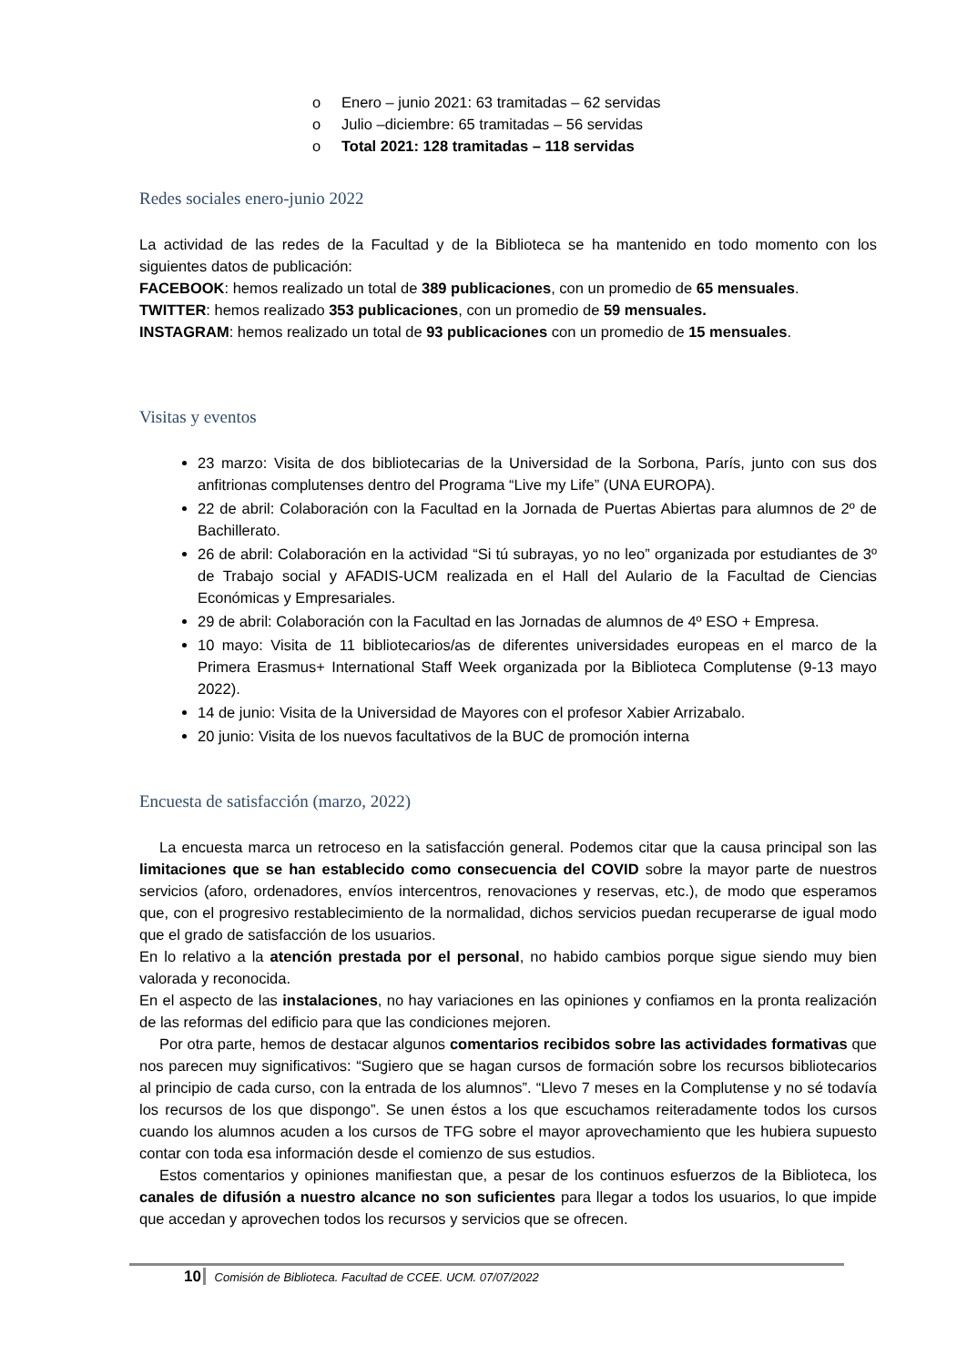o Enero – junio 2021: 63 tramitadas – 62 servidas
o Julio –diciembre: 65 tramitadas – 56 servidas
o Total 2021: 128 tramitadas – 118 servidas
Redes sociales enero-junio 2022
La actividad de las redes de la Facultad y de la Biblioteca se ha mantenido en todo momento con los siguientes datos de publicación:
FACEBOOK: hemos realizado un total de 389 publicaciones, con un promedio de 65 mensuales.
TWITTER: hemos realizado 353 publicaciones, con un promedio de 59 mensuales.
INSTAGRAM: hemos realizado un total de 93 publicaciones con un promedio de 15 mensuales.
Visitas y eventos
23 marzo: Visita de dos bibliotecarias de la Universidad de la Sorbona, París, junto con sus dos anfitrionas complutenses dentro del Programa “Live my Life” (UNA EUROPA).
22 de abril: Colaboración con la Facultad en la Jornada de Puertas Abiertas para alumnos de 2º de Bachillerato.
26 de abril: Colaboración en la actividad “Si tú subrayas, yo no leo” organizada por estudiantes de 3º de Trabajo social y AFADIS-UCM realizada en el Hall del Aulario de la Facultad de Ciencias Económicas y Empresariales.
29 de abril: Colaboración con la Facultad en las Jornadas de alumnos de 4º ESO + Empresa.
10 mayo: Visita de 11 bibliotecarios/as de diferentes universidades europeas en el marco de la Primera Erasmus+ International Staff Week organizada por la Biblioteca Complutense (9-13 mayo 2022).
14 de junio: Visita de la Universidad de Mayores con el profesor Xabier Arrizabalo.
20 junio: Visita de los nuevos facultativos de la BUC de promoción interna
Encuesta de satisfacción (marzo, 2022)
La encuesta marca un retroceso en la satisfacción general. Podemos citar que la causa principal son las limitaciones que se han establecido como consecuencia del COVID sobre la mayor parte de nuestros servicios (aforo, ordenadores, envíos intercentros, renovaciones y reservas, etc.), de modo que esperamos que, con el progresivo restablecimiento de la normalidad, dichos servicios puedan recuperarse de igual modo que el grado de satisfacción de los usuarios.
En lo relativo a la atención prestada por el personal, no habido cambios porque sigue siendo muy bien valorada y reconocida.
En el aspecto de las instalaciones, no hay variaciones en las opiniones y confiamos en la pronta realización de las reformas del edificio para que las condiciones mejoren.
Por otra parte, hemos de destacar algunos comentarios recibidos sobre las actividades formativas que nos parecen muy significativos: “Sugiero que se hagan cursos de formación sobre los recursos bibliotecarios al principio de cada curso, con la entrada de los alumnos”. “Llevo 7 meses en la Complutense y no sé todavía los recursos de los que dispongo”. Se unen éstos a los que escuchamos reiteradamente todos los cursos cuando los alumnos acuden a los cursos de TFG sobre el mayor aprovechamiento que les hubiera supuesto contar con toda esa información desde el comienzo de sus estudios.
Estos comentarios y opiniones manifiestan que, a pesar de los continuos esfuerzos de la Biblioteca, los canales de difusión a nuestro alcance no son suficientes para llegar a todos los usuarios, lo que impide que accedan y aprovechen todos los recursos y servicios que se ofrecen.
10 Comisión de Biblioteca. Facultad de CCEE. UCM. 07/07/2022